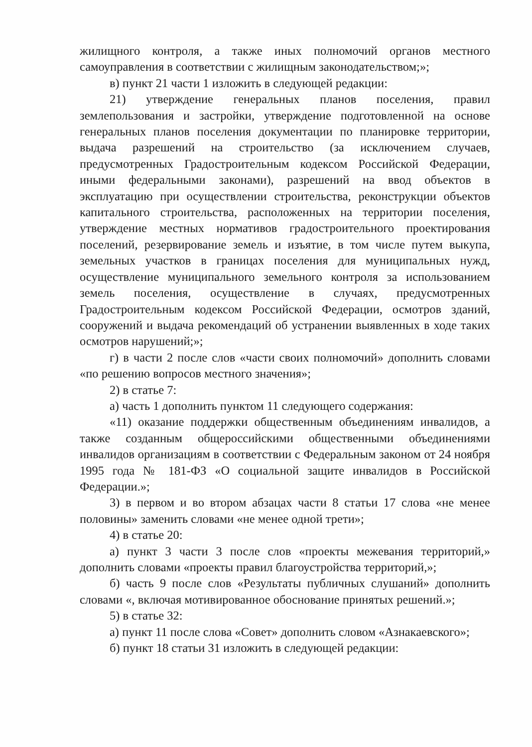жилищного контроля, а также иных полномочий органов местного самоуправления в соответствии с жилищным законодательством;»;
в) пункт 21 части 1 изложить в следующей редакции:
21) утверждение генеральных планов поселения, правил землепользования и застройки, утверждение подготовленной на основе генеральных планов поселения документации по планировке территории, выдача разрешений на строительство (за исключением случаев, предусмотренных Градостроительным кодексом Российской Федерации, иными федеральными законами), разрешений на ввод объектов в эксплуатацию при осуществлении строительства, реконструкции объектов капитального строительства, расположенных на территории поселения, утверждение местных нормативов градостроительного проектирования поселений, резервирование земель и изъятие, в том числе путем выкупа, земельных участков в границах поселения для муниципальных нужд, осуществление муниципального земельного контроля за использованием земель поселения, осуществление в случаях, предусмотренных Градостроительным кодексом Российской Федерации, осмотров зданий, сооружений и выдача рекомендаций об устранении выявленных в ходе таких осмотров нарушений;»;
г) в части 2 после слов «части своих полномочий» дополнить словами «по решению вопросов местного значения»;
2) в статье 7:
а) часть 1 дополнить пунктом 11 следующего содержания:
«11) оказание поддержки общественным объединениям инвалидов, а также созданным общероссийскими общественными объединениями инвалидов организациям в соответствии с Федеральным законом от 24 ноября 1995 года № 181-ФЗ «О социальной защите инвалидов в Российской Федерации.»;
3) в первом и во втором абзацах части 8 статьи 17 слова «не менее половины» заменить словами «не менее одной трети»;
4) в статье 20:
а) пункт 3 части 3 после слов «проекты межевания территорий,» дополнить словами «проекты правил благоустройства территорий,»;
б) часть 9 после слов «Результаты публичных слушаний» дополнить словами «, включая мотивированное обоснование принятых решений.»;
5) в статье 32:
а) пункт 11 после слова «Совет» дополнить словом «Азнакаевского»;
б) пункт 18 статьи 31 изложить в следующей редакции: